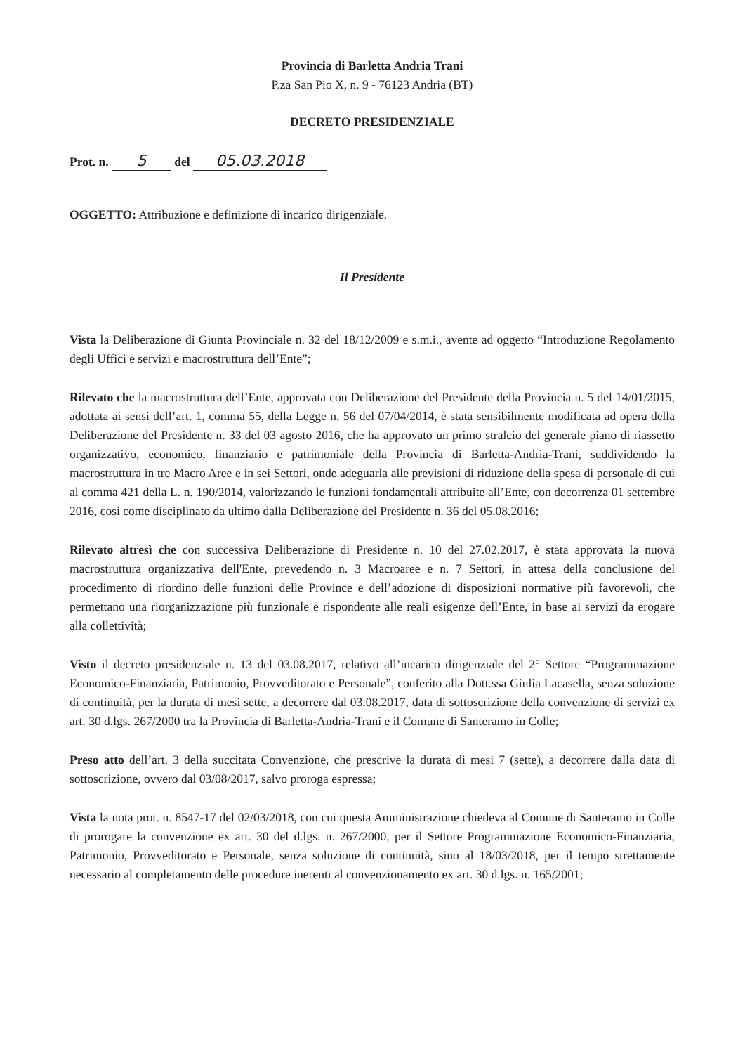Provincia di Barletta Andria Trani
P.za San Pio X, n. 9 - 76123 Andria (BT)
DECRETO PRESIDENZIALE
Prot. n. 5 del 05.03.2018
OGGETTO: Attribuzione e definizione di incarico dirigenziale.
Il Presidente
Vista la Deliberazione di Giunta Provinciale n. 32 del 18/12/2009 e s.m.i., avente ad oggetto “Introduzione Regolamento degli Uffici e servizi e macrostruttura dell’Ente”;
Rilevato che la macrostruttura dell’Ente, approvata con Deliberazione del Presidente della Provincia n. 5 del 14/01/2015, adottata ai sensi dell’art. 1, comma 55, della Legge n. 56 del 07/04/2014, è stata sensibilmente modificata ad opera della Deliberazione del Presidente n. 33 del 03 agosto 2016, che ha approvato un primo stralcio del generale piano di riassetto organizzativo, economico, finanziario e patrimoniale della Provincia di Barletta-Andria-Trani, suddividendo la macrostruttura in tre Macro Aree e in sei Settori, onde adeguarla alle previsioni di riduzione della spesa di personale di cui al comma 421 della L. n. 190/2014, valorizzando le funzioni fondamentali attribuite all’Ente, con decorrenza 01 settembre 2016, così come disciplinato da ultimo dalla Deliberazione del Presidente n. 36 del 05.08.2016;
Rilevato altresì che con successiva Deliberazione di Presidente n. 10 del 27.02.2017, è stata approvata la nuova macrostruttura organizzativa dell'Ente, prevedendo n. 3 Macroaree e n. 7 Settori, in attesa della conclusione del procedimento di riordino delle funzioni delle Province e dell’adozione di disposizioni normative più favorevoli, che permettano una riorganizzazione più funzionale e rispondente alle reali esigenze dell’Ente, in base ai servizi da erogare alla collettività;
Visto il decreto presidenziale n. 13 del 03.08.2017, relativo all’incarico dirigenziale del 2° Settore “Programmazione Economico-Finanziaria, Patrimonio, Provveditorato e Personale”, conferito alla Dott.ssa Giulia Lacasella, senza soluzione di continuità, per la durata di mesi sette, a decorrere dal 03.08.2017, data di sottoscrizione della convenzione di servizi ex art. 30 d.lgs. 267/2000 tra la Provincia di Barletta-Andria-Trani e il Comune di Santeramo in Colle;
Preso atto dell’art. 3 della succitata Convenzione, che prescrive la durata di mesi 7 (sette), a decorrere dalla data di sottoscrizione, ovvero dal 03/08/2017, salvo proroga espressa;
Vista la nota prot. n. 8547-17 del 02/03/2018, con cui questa Amministrazione chiedeva al Comune di Santeramo in Colle di prorogare la convenzione ex art. 30 del d.lgs. n. 267/2000, per il Settore Programmazione Economico-Finanziaria, Patrimonio, Provveditorato e Personale, senza soluzione di continuità, sino al 18/03/2018, per il tempo strettamente necessario al completamento delle procedure inerenti al convenzionamento ex art. 30 d.lgs. n. 165/2001;